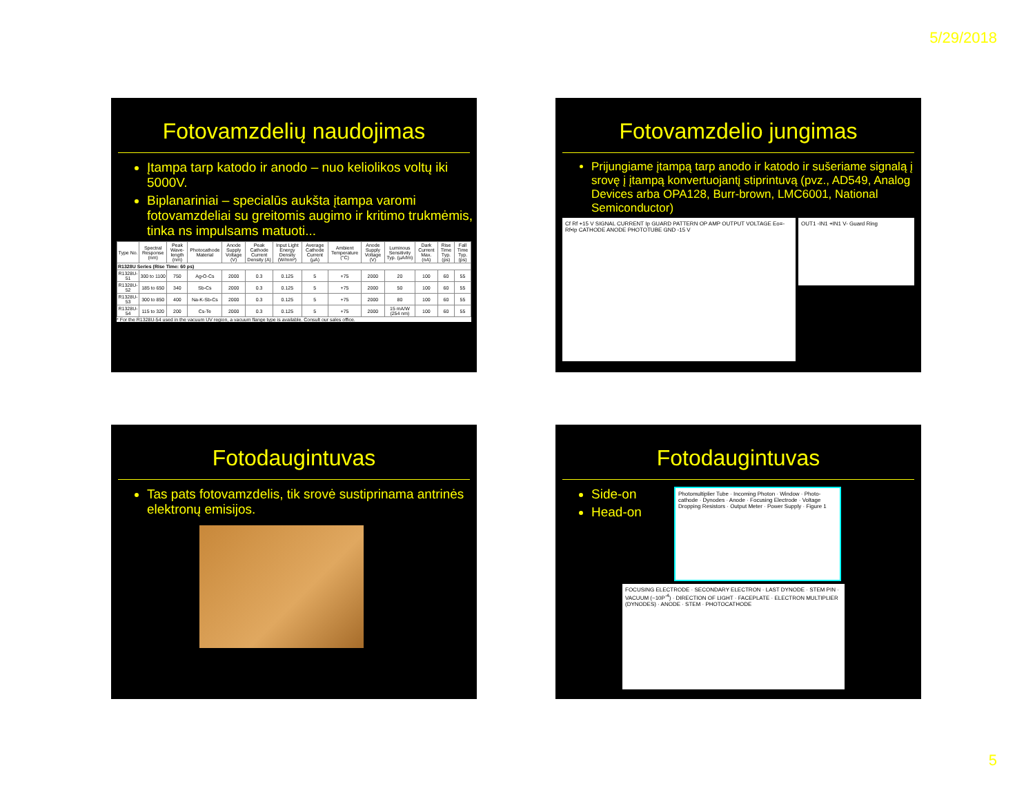5/29/2018
Fotovamzdelių naudojimas
Įtampa tarp katodo ir anodo – nuo keliolikos voltų iki 5000V.
Biplanariniai – specialūs aukšta įtampa varomi fotovamzdeliai su greitomis augimo ir kritimo trukmėmis, tinka ns impulsams matuoti...
| Type No. | Spectral Response (nm) | Peak Wave-length (nm) | Photocathode Material | Anode Supply Voltage (V) | Peak Cathode Current Density (A) | Input Light Energy Density (W/mm²) | Average Cathode Current (µA) | Ambient Temperature (°C) | Anode Supply Voltage (V) | Luminous Sensitivity Typ. (µA/lm) | Dark Current Max. (nA) | Rise Time Typ. (ps) | Fall Time Typ. (ps) |
| --- | --- | --- | --- | --- | --- | --- | --- | --- | --- | --- | --- | --- | --- |
| R1328U Series (Rise Time: 60 ps) | | | | | | | | | | | | | |
| R1328U-51 | 300 to 1100 | 750 | Ag-O-Cs | 2000 | 0.3 | 0.125 | 5 | +75 | 2000 | 20 | 100 | 60 | 55 |
| R1328U-52 | 185 to 650 | 340 | Sb-Cs | 2000 | 0.3 | 0.125 | 5 | +75 | 2000 | 50 | 100 | 60 | 55 |
| R1328U-53 | 300 to 850 | 400 | Na-K-Sb-Cs | 2000 | 0.3 | 0.125 | 5 | +75 | 2000 | 80 | 100 | 60 | 55 |
| R1328U-54 | 115 to 320 | 200 | Cs-Te | 2000 | 0.3 | 0.125 | 5 | +75 | 2000 | 15 mA/W (254 nm) | 100 | 60 | 55 |
* For the R1328U-54 used in the vacuum UV region, a vacuum flange type is available. Consult our sales office.
Fotovamzdelio jungimas
Prijungiame įtampą tarp anodo ir katodo ir sušeriame signalą į srovę į įtampą konvertuojantį stiprintuvą (pvz., AD549, Analog Devices arba OPA128, Burr-brown, LMC6001, National Semiconductor)
Cf Rf +15 V SIGNAL CURRENT Ip GUARD PATTERN OP AMP OUTPUT VOLTAGE Eo=-Rf•Ip CATHODE ANODE PHOTOTUBE GND -15 V
OUT1 -IN1 +IN1 V- Guard Ring
Fotodaugintuvas
Tas pats fotovamzdelis, tik srovė sustiprinama antrinės elektronų emisijos.
Fotodaugintuvas
Side-on
Head-on
Photomultiplier Tube · Incoming Photon · Window · Photo-cathode · Dynodes · Anode · Focusing Electrode · Voltage Dropping Resistors · Output Meter · Power Supply · Figure 1
FOCUSING ELECTRODE · SECONDARY ELECTRON · LAST DYNODE · STEM PIN · VACUUM (~10P<sup>-4</sup>) · DIRECTION OF LIGHT · FACEPLATE · ELECTRON MULTIPLIER (DYNODES) · ANODE · STEM · PHOTOCATHODE
5